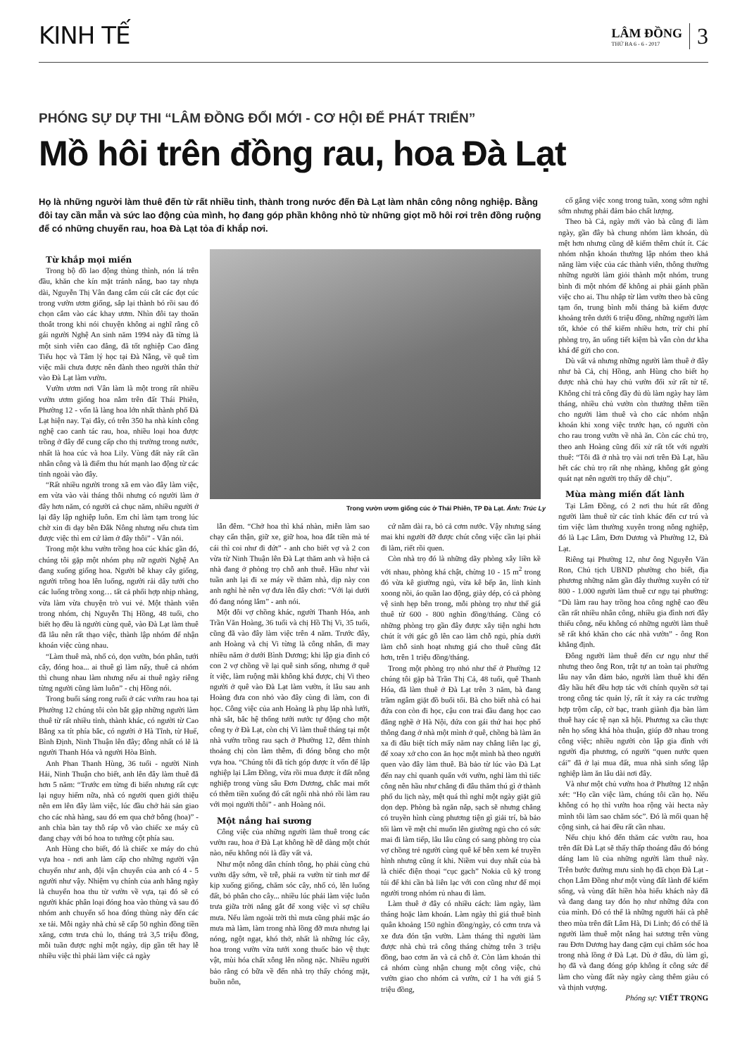KINH TẾ
LÂM ĐỒNG
THỨ BA 6 - 6 - 2017
3
PHÓNG SỰ DỰ THI “LÂM ĐỒNG ĐỔI MỚI - CƠ HỘI ĐỂ PHÁT TRIỂN”
Mồ hôi trên đồng rau, hoa Đà Lạt
Họ là những người làm thuê đến từ rất nhiều tỉnh, thành trong nước đến Đà Lạt làm nhân công nông nghiệp. Bằng đôi tay cần mẫn và sức lao động của mình, họ đang góp phần không nhỏ từ những giọt mồ hôi rơi trên đồng ruộng để có những chuyến rau, hoa Đà Lạt tỏa đi khắp nơi.
Từ khắp mọi miền
Trong bộ đồ lao động thùng thình, nón lá trên đầu, khăn che kín mặt tránh nắng, bao tay nhựa dài, Nguyễn Thị Vân đang cắm cúi cắt các đọt cúc trong vườn ươm giống, sắp lại thành bó rồi sau đó chọn cắm vào các khay ươm. Nhìn đôi tay thoăn thoắt trong khi nói chuyện không ai nghĩ rằng cô gái người Nghệ An sinh năm 1994 này đã từng là một sinh viên cao đẳng, đã tốt nghiệp Cao đẳng Tiểu học và Tâm lý học tại Đà Nẵng, về quê tìm việc mãi chưa được nên đành theo người thân thử vào Đà Lạt làm vườn.
Vườn ươm nơi Vân làm là một trong rất nhiều vườn ươm giống hoa nằm trên đất Thái Phiên, Phường 12 - vốn là làng hoa lớn nhất thành phố Đà Lạt hiện nay. Tại đây, có trên 350 ha nhà kính công nghệ cao canh tác rau, hoa, nhiều loại hoa được trồng ở đây để cung cấp cho thị trường trong nước, nhất là hoa cúc và hoa Lily. Vùng đất này rất cần nhân công và là điểm thu hút mạnh lao động từ các tỉnh ngoài vào đây.
“Rất nhiều người trong xã em vào đây làm việc, em vừa vào vài tháng thôi nhưng có người làm ở đây hơn năm, có người cả chục năm, nhiều người ở lại đây lập nghiệp luôn. Em chỉ làm tạm trong lúc chờ xin đi dạy bên Đắk Nông nhưng nếu chưa tìm được việc thì em cứ làm ở đây thôi” - Vân nói.
Trong một khu vườn trồng hoa cúc khác gần đó, chúng tôi gặp một nhóm phụ nữ người Nghệ An đang xuống giống hoa. Người bê khay cây giống, người trồng hoa lên luống, người rải dây tưới cho các luống trồng xong… tất cả phối hợp nhịp nhàng, vừa làm vừa chuyện trò vui vẻ. Một thành viên trong nhóm, chị Nguyễn Thị Hồng, 48 tuổi, cho biết họ đều là người cùng quê, vào Đà Lạt làm thuê đã lâu nên rất thạo việc, thành lập nhóm để nhận khoán việc cùng nhau.
“Làm thuê mà, nhổ cỏ, dọn vườn, bón phân, tưới cây, đóng hoa... ai thuê gì làm nấy, thuê cả nhóm thì chung nhau làm nhưng nếu ai thuê ngày riêng từng người cũng làm luôn” - chị Hồng nói.
Trong buổi sáng rong ruổi ở các vườn rau hoa tại Phường 12 chúng tôi còn bắt gặp những người làm thuê từ rất nhiều tỉnh, thành khác, có người từ Cao Bằng xa tít phía bắc, có người ở Hà Tĩnh, từ Huế, Bình Định, Ninh Thuận lên đây; đông nhất có lẽ là người Thanh Hóa và người Hòa Bình.
Anh Phan Thanh Hùng, 36 tuổi - người Ninh Hải, Ninh Thuận cho biết, anh lên đây làm thuê đã hơn 5 năm: “Trước em từng đi biển nhưng rất cực lại nguy hiểm nữa, nhà có người quen giới thiệu nên em lên đây làm việc, lúc đầu chở hải sản giao cho các nhà hàng, sau đó em qua chở bông (hoa)” - anh chìa bàn tay thô ráp vỗ vào chiếc xe máy cũ đang chạy với bó hoa to tướng cột phía sau.
Anh Hùng cho biết, đó là chiếc xe máy do chủ vựa hoa - nơi anh làm cấp cho những người vận chuyển như anh, đội vận chuyển của anh có 4 - 5 người như vậy. Nhiệm vụ chính của anh hằng ngày là chuyển hoa thu từ vườn về vựa, tại đó sẽ có người khác phân loại đóng hoa vào thùng và sau đó nhóm anh chuyển số hoa đóng thùng này đến các xe tải. Mỗi ngày nhà chủ sẽ cấp 50 nghìn đồng tiền xăng, cơm trưa chủ lo, tháng trả 3,5 triệu đồng, mỗi tuần được nghỉ một ngày, dịp gần tết hay lễ nhiều việc thì phải làm việc cả ngày
Trong vườn ươm giống cúc ở Thái Phiên, TP Đà Lạt. Ảnh: Trúc Ly
lẫn đêm. “Chở hoa thì khá nhàn, miễn làm sao chạy cẩn thận, giữ xe, giữ hoa, hoa đắt tiền mà té cái thì coi như đi đứt” - anh cho biết vợ và 2 con vừa từ Ninh Thuận lên Đà Lạt thăm anh và hiện cả nhà đang ở phòng trọ chỗ anh thuê. Hầu như vài tuần anh lại đi xe máy về thăm nhà, dịp này con anh nghỉ hè nên vợ đưa lên đây chơi: “Với lại dưới đó đang nóng lắm” - anh nói.
Một đôi vợ chồng khác, người Thanh Hóa, anh Trần Văn Hoàng, 36 tuổi và chị Hồ Thị Vi, 35 tuổi, cũng đã vào đây làm việc trên 4 năm. Trước đây, anh Hoàng và chị Vi từng là công nhân, đi may nhiều năm ở dưới Bình Dương; khi lập gia đình có con 2 vợ chồng về lại quê sinh sống, nhưng ở quê ít việc, làm ruộng mãi không khá được, chị Vi theo người ở quê vào Đà Lạt làm vườn, ít lâu sau anh Hoàng đưa con nhỏ vào đây cùng đi làm, con đi học. Công việc của anh Hoàng là phụ lắp nhà lưới, nhà sắt, bắc hệ thống tưới nước tự động cho một công ty ở Đà Lạt, còn chị Vi làm thuê tháng tại một nhà vườn trồng rau sạch ở Phường 12, đêm thỉnh thoảng chị còn làm thêm, đi đóng bông cho một vựa hoa. “Chúng tôi đã tích góp được ít vốn để lập nghiệp lại Lâm Đồng, vừa rồi mua được ít đất nông nghiệp trong vùng sâu Đơn Dương, chắc mai mốt có thêm tiền xuống đó cất ngôi nhà nhỏ rồi làm rau với mọi người thôi” - anh Hoàng nói.
Một nắng hai sương
Công việc của những người làm thuê trong các vườn rau, hoa ở Đà Lạt không hề dễ dàng một chút nào, nếu không nói là đầy vất vả.
Như một nông dân chính tông, họ phải cùng chủ vườn dậy sớm, về trễ, phải ra vườn từ tinh mơ để kịp xuống giống, chăm sóc cây, nhổ cỏ, lên luống đất, bỏ phân cho cây... nhiều lúc phải làm việc luôn trưa giữa trời nắng gắt để xong việc vì sợ chiều mưa. Nếu làm ngoài trời thì mưa cũng phải mặc áo mưa mà làm, làm trong nhà lồng đỡ mưa nhưng lại nóng, ngột ngạt, khó thở, nhất là những lúc cây, hoa trong vườn vừa tưới xong thuốc bảo vệ thực vật, mùi hóa chất xông lên nồng nặc. Nhiều người bảo rằng có bữa về đến nhà trọ thấy chóng mặt, buồn nôn,
cứ nằm dài ra, bỏ cả cơm nước. Vậy nhưng sáng mai khi người đỡ được chút công việc cần lại phải đi làm, riết rồi quen.
Còn nhà trọ đó là những dãy phòng xây liền kề với nhau, phòng khá chật, chừng 10 - 15 m<sup>2</sup> trong đó vừa kê giường ngủ, vừa kê bếp ăn, lỉnh kỉnh xoong nồi, áo quần lao động, giày dép, có cả phòng vệ sinh hẹp bên trong, mỗi phòng trọ như thế giá thuê từ 600 - 800 nghìn đồng/tháng. Cũng có những phòng trọ gần đây được xây tiện nghi hơn chút ít với gác gỗ lên cao làm chỗ ngủ, phía dưới làm chỗ sinh hoạt nhưng giá cho thuê cũng đắt hơn, trên 1 triệu đồng/tháng.
Trong một phòng trọ nhỏ như thế ở Phường 12 chúng tôi gặp bà Trần Thị Cả, 48 tuổi, quê Thanh Hóa, đã làm thuê ở Đà Lạt trên 3 năm, bà đang trầm ngâm giặt đồ buổi tối. Bà cho biết nhà có hai đứa con còn đi học, cậu con trai đầu đang học cao đẳng nghề ở Hà Nội, đứa con gái thứ hai học phổ thông đang ở nhà một mình ở quê, chồng bà làm ăn xa đi đâu biệt tích mấy năm nay chẳng liên lạc gì, để xoay xở cho con ăn học một mình bà theo người quen vào đây làm thuê. Bà bảo từ lúc vào Đà Lạt đến nay chỉ quanh quẩn với vườn, nghỉ làm thì tiếc công nên hầu như chẳng đi đâu thăm thú gì ở thành phố du lịch này, mệt quá thì nghỉ một ngày giặt giũ dọn dẹp. Phòng bà ngăn nắp, sạch sẽ nhưng chẳng có truyền hình cùng phương tiện gì giải trí, bà bảo tối làm về mệt chỉ muốn lên giường ngủ cho có sức mai đi làm tiếp, lâu lâu cũng có sang phòng trọ của vợ chồng trẻ người cùng quê kế bên xem ké truyền hình nhưng cũng ít khi. Niềm vui duy nhất của bà là chiếc điện thoại “cục gạch” Nokia cũ kỹ trong túi để khi cần bà liên lạc với con cũng như để mọi người trong nhóm rủ nhau đi làm.
Làm thuê ở đây có nhiều cách: làm ngày, làm tháng hoặc làm khoán. Làm ngày thì giá thuê bình quân khoảng 150 nghìn đồng/ngày, có cơm trưa và xe đưa đón tận vườn. Làm tháng thì người làm được nhà chủ trả công tháng chừng trên 3 triệu đồng, bao cơm ăn và cả chỗ ở. Còn làm khoán thì cả nhóm cùng nhận chung một công việc, chủ vườn giao cho nhóm cả vườn, cứ 1 ha với giá 5 triệu đồng,
cố gắng việc xong trong tuần, xong sớm nghỉ sớm nhưng phải đảm bảo chất lượng.
Theo bà Cả, ngày mới vào bà cũng đi làm ngày, gần đây bà chung nhóm làm khoán, dù mệt hơn nhưng cũng dễ kiếm thêm chút ít. Các nhóm nhận khoán thường lập nhóm theo khả năng làm việc của các thành viên, thông thường những người làm giỏi thành một nhóm, trung bình đi một nhóm để không ai phải gánh phần việc cho ai. Thu nhập từ làm vườn theo bà cũng tạm ổn, trung bình mỗi tháng bà kiếm được khoảng trên dưới 6 triệu đồng, những người làm tốt, khỏe có thể kiếm nhiều hơn, trừ chi phí phòng trọ, ăn uống tiết kiệm bà vẫn còn dư kha khá để gửi cho con.
Dù vất vả nhưng những người làm thuê ở đây như bà Cả, chị Hồng, anh Hùng cho biết họ được nhà chủ hay chủ vườn đối xử rất tử tế. Không chỉ trả công đầy đủ dù làm ngày hay làm tháng, nhiều chủ vườn còn thưởng thêm tiền cho người làm thuê và cho các nhóm nhận khoán khi xong việc trước hạn, có người còn cho rau trong vườn về nhà ăn. Còn các chủ trọ, theo anh Hoàng cũng đối xử rất tốt với người thuê: “Tôi đã ở nhà trọ vài nơi trên Đà Lạt, hầu hết các chủ trọ rất nhẹ nhàng, không gắt gỏng quát nạt nên người trọ thấy dễ chịu”.
Mùa màng miền đất lành
Tại Lâm Đồng, có 2 nơi thu hút rất đông người làm thuê từ các tỉnh khác đến cư trú và tìm việc làm thường xuyên trong nông nghiệp, đó là Lạc Lâm, Đơn Dương và Phường 12, Đà Lạt.
Riêng tại Phường 12, như ông Nguyễn Văn Ron, Chủ tịch UBND phường cho biết, địa phương những năm gần đây thường xuyên có từ 800 - 1.000 người làm thuê cư ngụ tại phường: “Dù làm rau hay trồng hoa công nghệ cao đều cần rất nhiều nhân công, nhiều gia đình nơi đây thiếu công, nếu không có những người làm thuê sẽ rất khó khăn cho các nhà vườn” - ông Ron khẳng định.
Đông người làm thuê đến cư ngụ như thế nhưng theo ông Ron, trật tự an toàn tại phường lâu nay vẫn đảm bảo, người làm thuê khi đến đây hầu hết đều hợp tác với chính quyền sở tại trong công tác quản lý, rất ít xảy ra các trường hợp trộm cắp, cờ bạc, tranh giành địa bàn làm thuê hay các tệ nạn xã hội. Phương xa cầu thực nên họ sống khá hòa thuận, giúp đỡ nhau trong công việc; nhiều người còn lập gia đình với người địa phương, có người “quen nước quen cái” đã ở lại mua đất, mua nhà sinh sống lập nghiệp làm ăn lâu dài nơi đây.
Và như một chủ vườn hoa ở Phường 12 nhận xét: “Họ cần việc làm, chúng tôi cần họ. Nếu không có họ thì vườn hoa rộng vài hecta này mình tôi làm sao chăm sóc”. Đó là mối quan hệ cộng sinh, cả hai đều rất cần nhau.
Nếu chịu khó đến thăm các vườn rau, hoa trên đất Đà Lạt sẽ thấy thấp thoáng đâu đó bóng dáng lam lũ của những người làm thuê này. Trên bước đường mưu sinh họ đã chọn Đà Lạt - chọn Lâm Đồng như một vùng đất lành để kiếm sống, và vùng đất hiền hòa hiếu khách này đã và đang dang tay đón họ như những đứa con của mình. Đó có thể là những người hái cà phê theo mùa trên đất Lâm Hà, Di Linh; đó có thể là người làm thuê một nắng hai sương trên vùng rau Đơn Dương hay đang cặm cụi chăm sóc hoa trong nhà lồng ở Đà Lạt. Dù ở đâu, dù làm gì, họ đã và đang đóng góp không ít công sức để làm cho vùng đất này ngày càng thêm giàu có và thịnh vượng.
Phóng sự: VIẾT TRỌNG